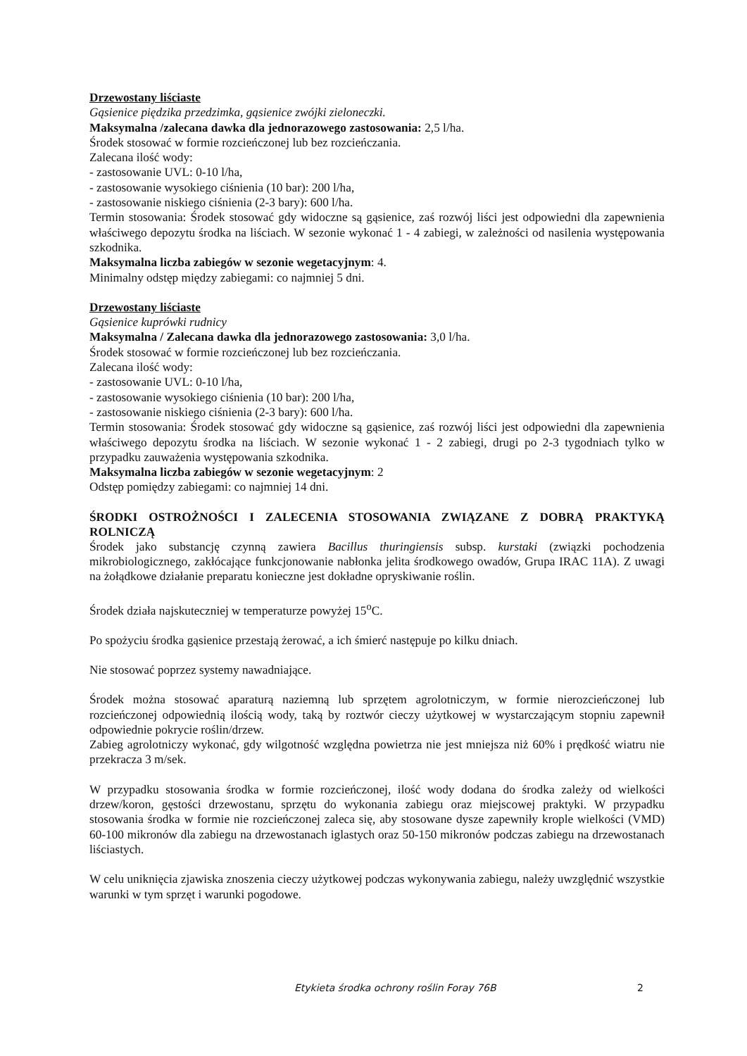Drzewostany liściaste
Gąsienice piędzika przedzimka, gąsienice zwójki zieloneczki.
Maksymalna /zalecana dawka dla jednorazowego zastosowania: 2,5 l/ha.
Środek stosować w formie rozcieńczonej lub bez rozcieńczania.
Zalecana ilość wody:
- zastosowanie UVL: 0-10 l/ha,
- zastosowanie wysokiego ciśnienia (10 bar): 200 l/ha,
- zastosowanie niskiego ciśnienia (2-3 bary): 600 l/ha.
Termin stosowania: Środek stosować gdy widoczne są gąsienice, zaś rozwój liści jest odpowiedni dla zapewnienia właściwego depozytu środka na liściach. W sezonie wykonać 1 - 4 zabiegi, w zależności od nasilenia występowania szkodnika.
Maksymalna liczba zabiegów w sezonie wegetacyjnym: 4.
Minimalny odstęp między zabiegami: co najmniej 5 dni.
Drzewostany liściaste
Gąsienice kuprówki rudnicy
Maksymalna / Zalecana dawka dla jednorazowego zastosowania: 3,0 l/ha.
Środek stosować w formie rozcieńczonej lub bez rozcieńczania.
Zalecana ilość wody:
- zastosowanie UVL: 0-10 l/ha,
- zastosowanie wysokiego ciśnienia (10 bar): 200 l/ha,
- zastosowanie niskiego ciśnienia (2-3 bary): 600 l/ha.
Termin stosowania: Środek stosować gdy widoczne są gąsienice, zaś rozwój liści jest odpowiedni dla zapewnienia właściwego depozytu środka na liściach. W sezonie wykonać 1 - 2 zabiegi, drugi po 2-3 tygodniach tylko w przypadku zauważenia występowania szkodnika.
Maksymalna liczba zabiegów w sezonie wegetacyjnym: 2
Odstęp pomiędzy zabiegami: co najmniej 14 dni.
ŚRODKI OSTROŻNOŚCI I ZALECENIA STOSOWANIA ZWIĄZANE Z DOBRĄ PRAKTYKĄ ROLNICZĄ
Środek jako substancję czynną zawiera Bacillus thuringiensis subsp. kurstaki (związki pochodzenia mikrobiologicznego, zakłócające funkcjonowanie nabłonka jelita środkowego owadów, Grupa IRAC 11A). Z uwagi na żołądkowe działanie preparatu konieczne jest dokładne opryskiwanie roślin.
Środek działa najskuteczniej w temperaturze powyżej 15<sup>o</sup>C.
Po spożyciu środka gąsienice przestają żerować, a ich śmierć następuje po kilku dniach.
Nie stosować poprzez systemy nawadniające.
Środek można stosować aparaturą naziemną lub sprzętem agrolotniczym, w formie nierozcieńczonej lub rozcieńczonej odpowiednią ilością wody, taką by roztwór cieczy użytkowej w wystarczającym stopniu zapewnił odpowiednie pokrycie roślin/drzew.
Zabieg agrolotniczy wykonać, gdy wilgotność względna powietrza nie jest mniejsza niż 60% i prędkość wiatru nie przekracza 3 m/sek.
W przypadku stosowania środka w formie rozcieńczonej, ilość wody dodana do środka zależy od wielkości drzew/koron, gęstości drzewostanu, sprzętu do wykonania zabiegu oraz miejscowej praktyki. W przypadku stosowania środka w formie nie rozcieńczonej zaleca się, aby stosowane dysze zapewniły krople wielkości (VMD) 60-100 mikronów dla zabiegu na drzewostanach iglastych oraz 50-150 mikronów podczas zabiegu na drzewostanach liściastych.
W celu uniknięcia zjawiska znoszenia cieczy użytkowej podczas wykonywania zabiegu, należy uwzględnić wszystkie warunki w tym sprzęt i warunki pogodowe.
Etykieta środka ochrony roślin Foray 76B 2